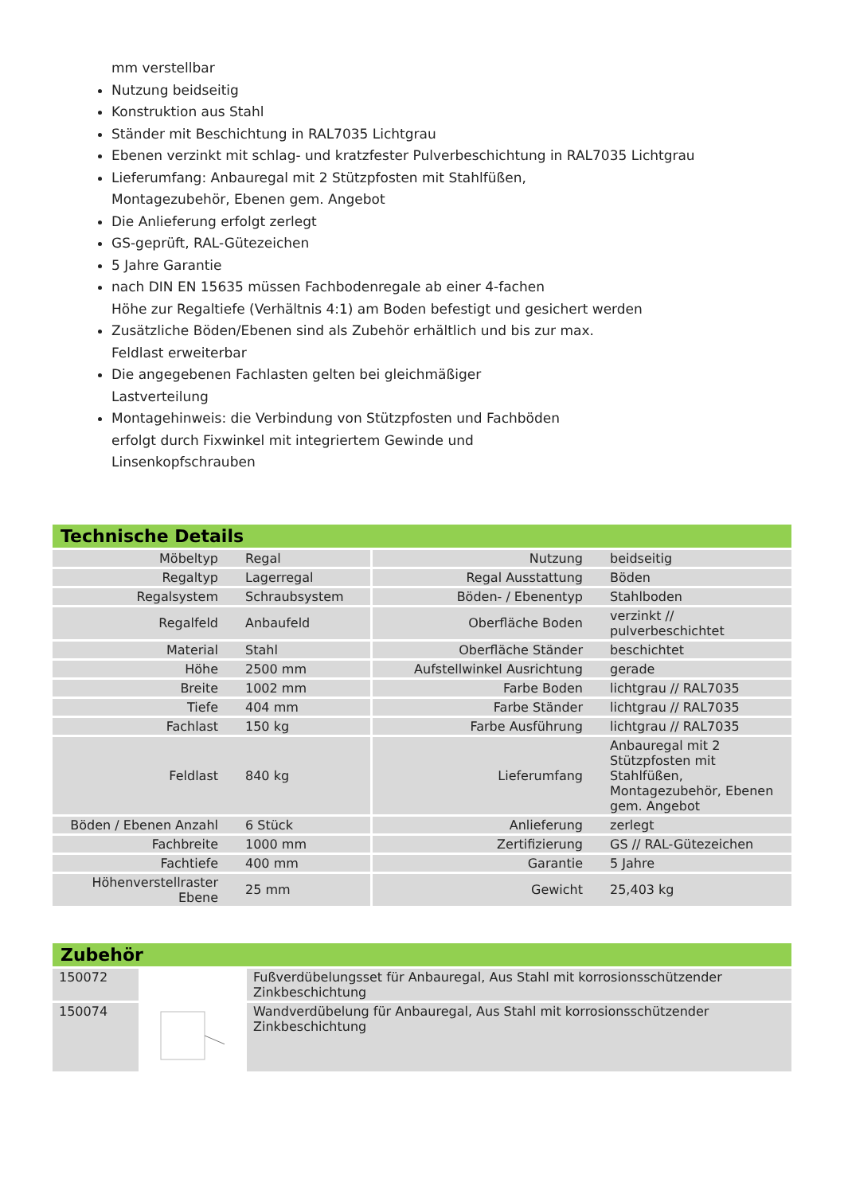mm verstellbar
Nutzung beidseitig
Konstruktion aus Stahl
Ständer mit Beschichtung in RAL7035 Lichtgrau
Ebenen verzinkt mit schlag- und kratzfester Pulverbeschichtung in RAL7035 Lichtgrau
Lieferumfang: Anbauregal mit 2 Stützpfosten mit Stahlfüßen,
Montagezubehör, Ebenen gem. Angebot
Die Anlieferung erfolgt zerlegt
GS-geprüft, RAL-Gütezeichen
5 Jahre Garantie
nach DIN EN 15635 müssen Fachbodenregale ab einer 4-fachen
Höhe zur Regaltiefe (Verhältnis 4:1) am Boden befestigt und gesichert werden
Zusätzliche Böden/Ebenen sind als Zubehör erhältlich und bis zur max.
Feldlast erweiterbar
Die angegebenen Fachlasten gelten bei gleichmäßiger
Lastverteilung
Montagehinweis: die Verbindung von Stützpfosten und Fachböden
erfolgt durch Fixwinkel mit integriertem Gewinde und
Linsenkopfschrauben
Technische Details
| Möbeltyp | Regal | Nutzung | beidseitig |
| Regaltyp | Lagerregal | Regal Ausstattung | Böden |
| Regalsystem | Schraubsystem | Böden- / Ebenentyp | Stahlboden |
| Regalfeld | Anbaufeld | Oberfläche Boden | verzinkt // pulverbeschichtet |
| Material | Stahl | Oberfläche Ständer | beschichtet |
| Höhe | 2500 mm | Aufstellwinkel Ausrichtung | gerade |
| Breite | 1002 mm | Farbe Boden | lichtgrau // RAL7035 |
| Tiefe | 404 mm | Farbe Ständer | lichtgrau // RAL7035 |
| Fachlast | 150 kg | Farbe Ausführung | lichtgrau // RAL7035 |
| Feldlast | 840 kg | Lieferumfang | Anbauregal mit 2 Stützpfosten mit Stahlfüßen, Montagezubehör, Ebenen gem. Angebot |
| Böden / Ebenen Anzahl | 6 Stück | Anlieferung | zerlegt |
| Fachbreite | 1000 mm | Zertifizierung | GS // RAL-Gütezeichen |
| Fachtiefe | 400 mm | Garantie | 5 Jahre |
| Höhenverstellraster Ebene | 25 mm | Gewicht | 25,403 kg |
Zubehör
| 150072 | | Fußverdübelungsset für Anbauregal, Aus Stahl mit korrosionsschützender Zinkbeschichtung |
| 150074 | | Wandverdübelung für Anbauregal, Aus Stahl mit korrosionsschützender Zinkbeschichtung |